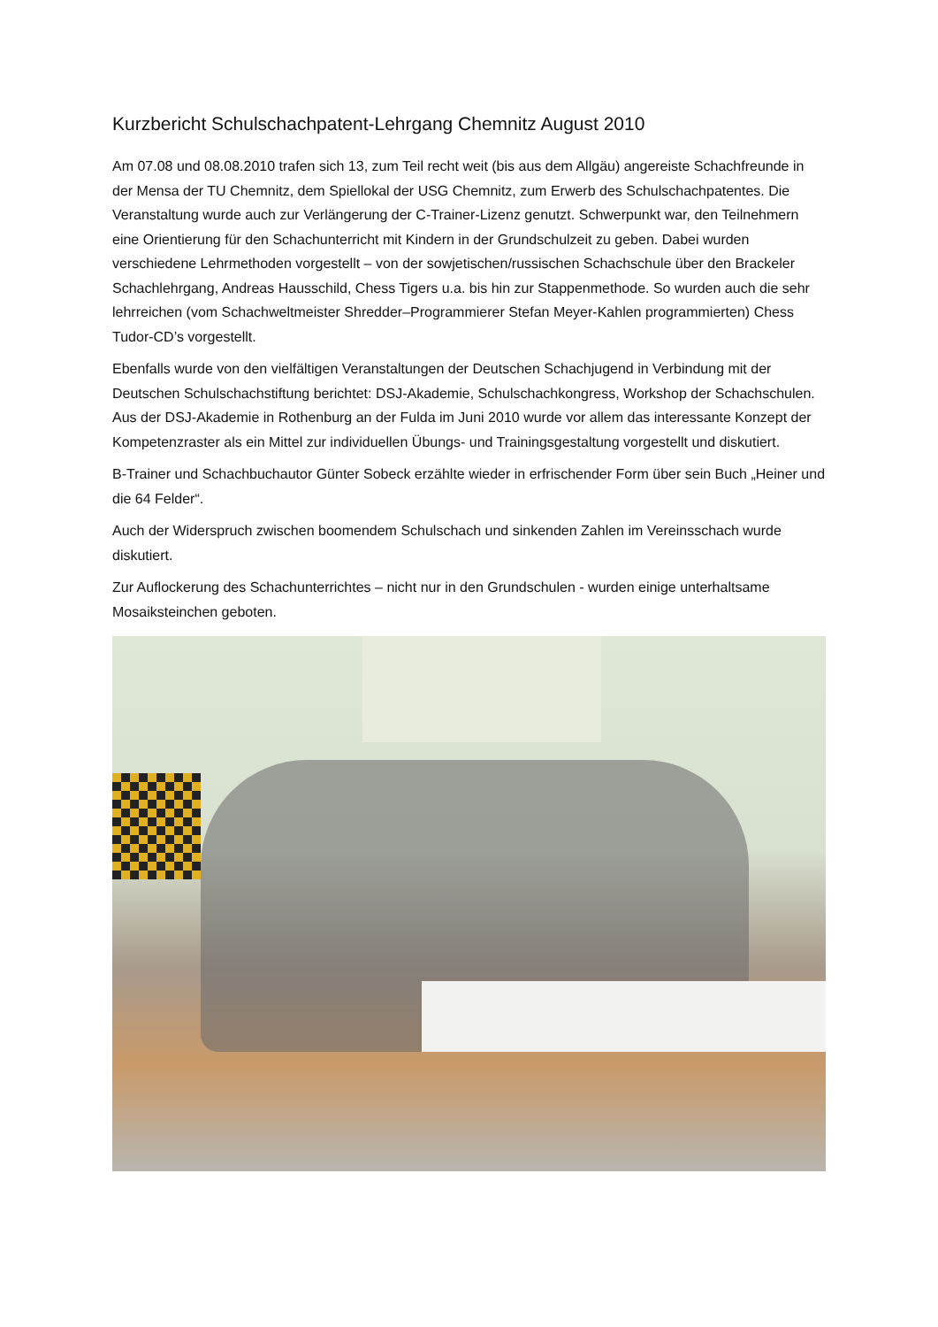Kurzbericht Schulschachpatent-Lehrgang Chemnitz August 2010
Am 07.08 und 08.08.2010 trafen sich 13, zum Teil recht weit (bis aus dem Allgäu) angereiste Schachfreunde in der Mensa der TU Chemnitz, dem Spiellokal der USG Chemnitz, zum Erwerb des Schulschachpatentes. Die Veranstaltung wurde auch zur Verlängerung der C-Trainer-Lizenz genutzt. Schwerpunkt war, den Teilnehmern eine Orientierung für den Schachunterricht mit Kindern in der Grundschulzeit zu geben. Dabei wurden verschiedene Lehrmethoden vorgestellt – von der sowjetischen/russischen Schachschule über den Brackeler Schachlehrgang, Andreas Hausschild, Chess Tigers u.a. bis hin zur Stappenmethode. So wurden auch die sehr lehrreichen (vom Schachweltmeister Shredder–Programmierer Stefan Meyer-Kahlen programmierten) Chess Tudor-CD’s vorgestellt.
Ebenfalls wurde von den vielfältigen Veranstaltungen der Deutschen Schachjugend in Verbindung mit der Deutschen Schulschachstiftung berichtet: DSJ-Akademie, Schulschachkongress, Workshop der Schachschulen. Aus der DSJ-Akademie in Rothenburg an der Fulda im Juni 2010 wurde vor allem das interessante Konzept der Kompetenzraster als ein Mittel zur individuellen Übungs- und Trainingsgestaltung vorgestellt und diskutiert.
B-Trainer und Schachbuchautor Günter Sobeck erzählte wieder in erfrischender Form über sein Buch „Heiner und die 64 Felder“.
Auch der Widerspruch zwischen boomendem Schulschach und sinkenden Zahlen im Vereinsschach wurde diskutiert.
Zur Auflockerung des Schachunterrichtes – nicht nur in den Grundschulen - wurden einige unterhaltsame Mosaiksteinchen geboten.